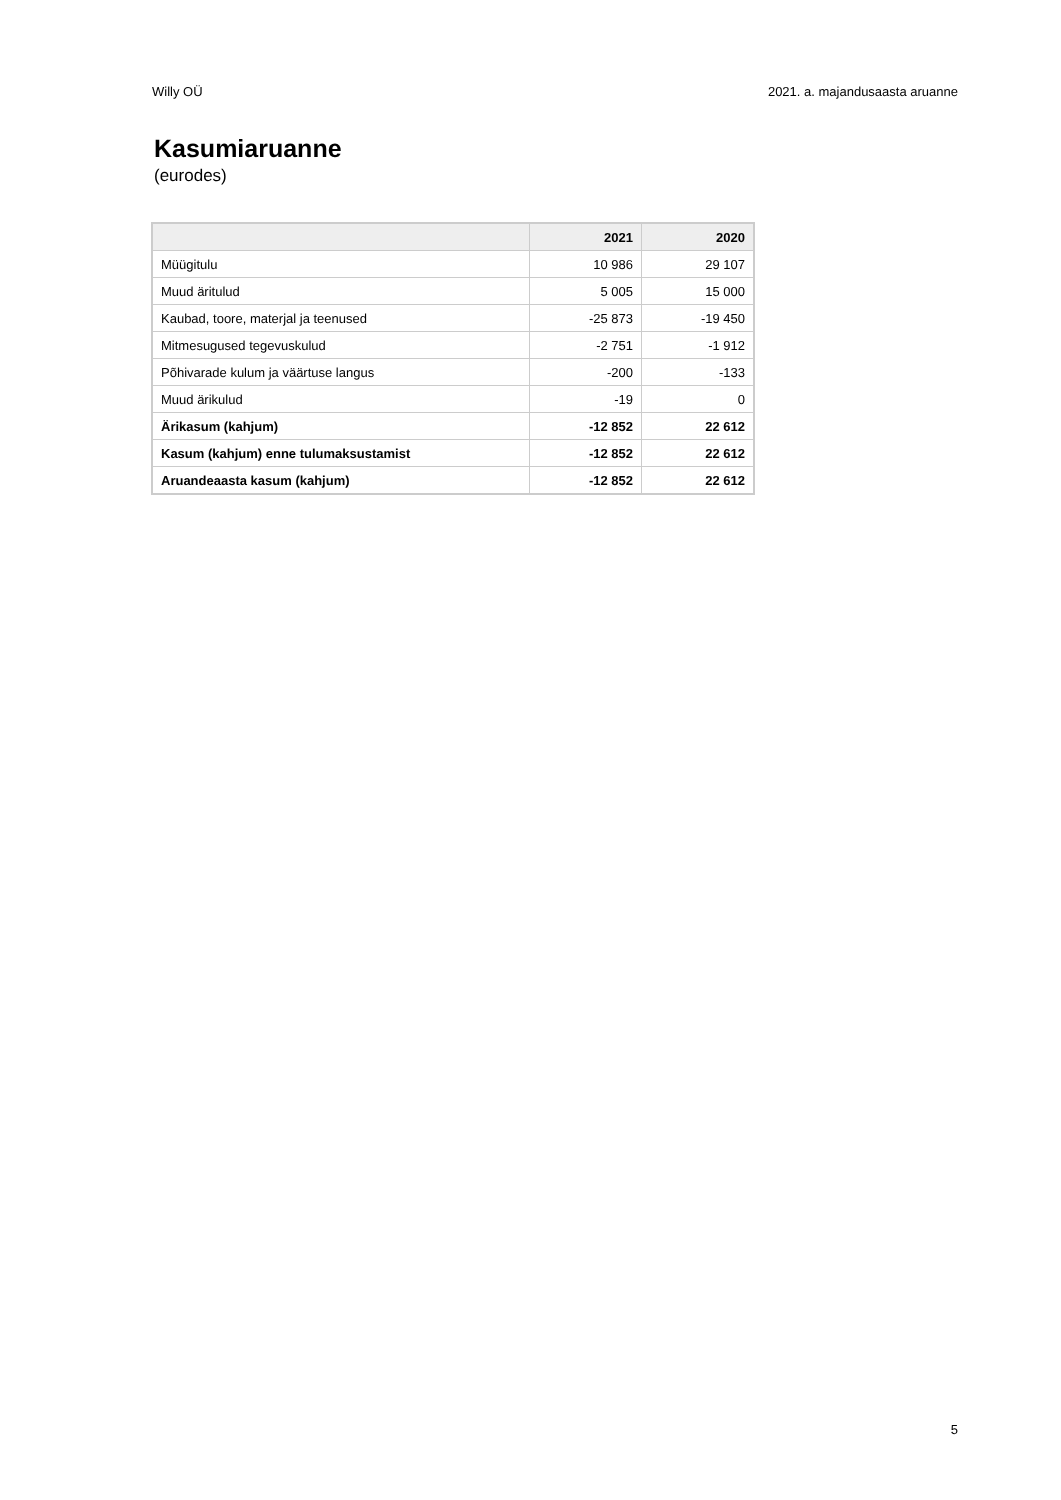Willy OÜ 2021. a. majandusaasta aruanne
Kasumiaruanne
(eurodes)
| | 2021 | 2020 |
| --- | --- | --- |
| Müügitulu | 10 986 | 29 107 |
| Muud äritulud | 5 005 | 15 000 |
| Kaubad, toore, materjal ja teenused | -25 873 | -19 450 |
| Mitmesugused tegevuskulud | -2 751 | -1 912 |
| Põhivarade kulum ja väärtuse langus | -200 | -133 |
| Muud ärikulud | -19 | 0 |
| Ärikasum (kahjum) | -12 852 | 22 612 |
| Kasum (kahjum) enne tulumaksustamist | -12 852 | 22 612 |
| Aruandeaasta kasum (kahjum) | -12 852 | 22 612 |
5